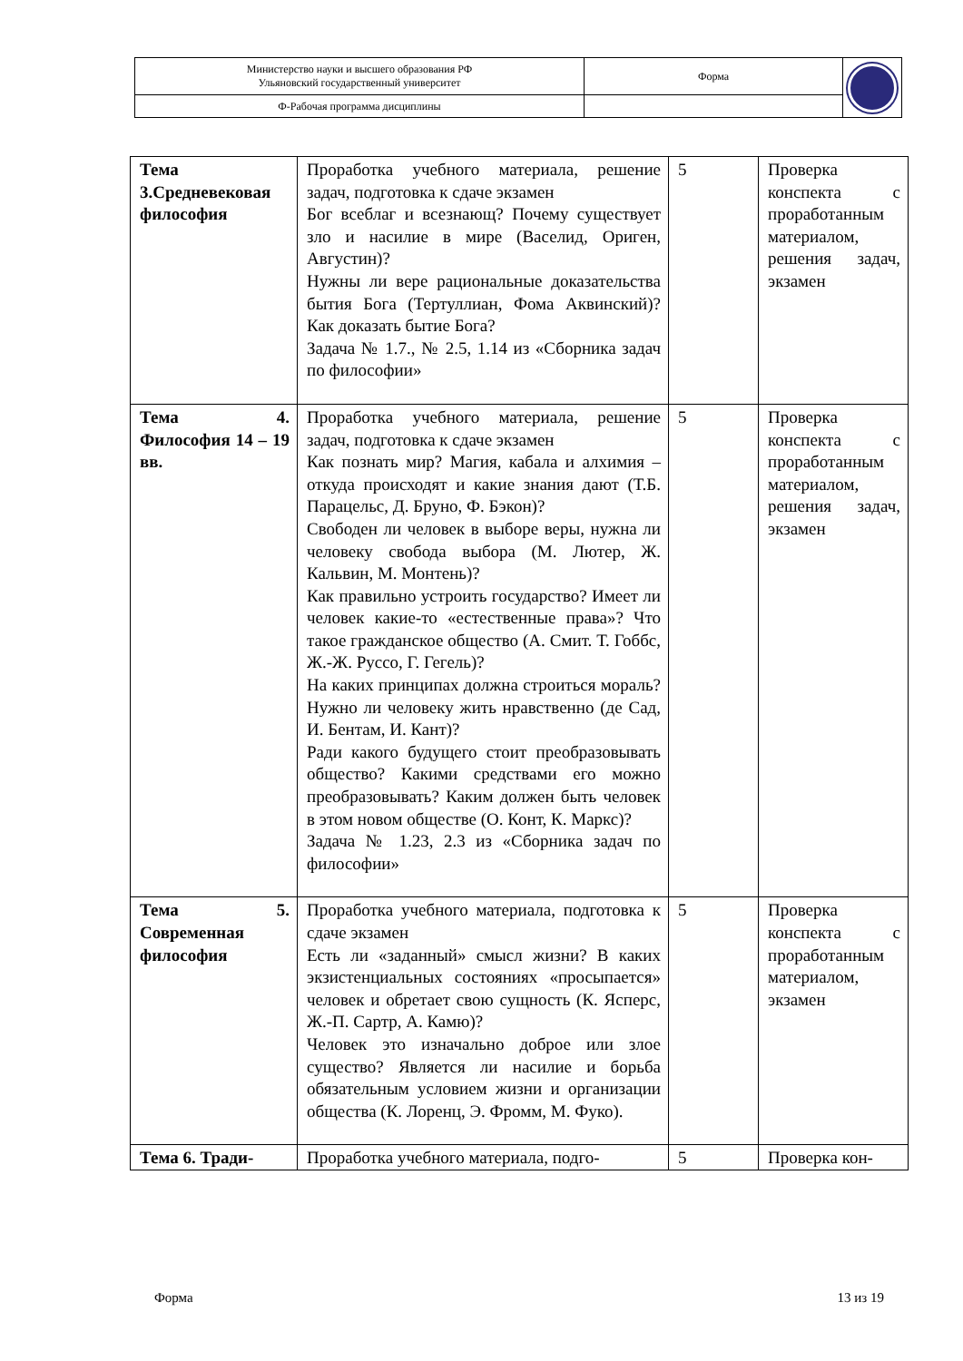| Министерство науки и высшего образования РФ Ульяновский государственный университет | Форма | |
| Ф-Рабочая программа дисциплины | | |
| Тема 3.Средневековая философия | Проработка учебного материала, решение задач, подготовка к сдаче экзамен Бог всеблаг и всезнающ? Почему существует зло и насилие в мире (Васелид, Ориген, Августин)? Нужны ли вере рациональные доказательства бытия Бога (Тертуллиан, Фома Аквинский)? Как доказать бытие Бога? Задача № 1.7., № 2.5, 1.14 из «Сборника задач по философии» | 5 | Проверка конспекта с проработанным материалом, решения задач, экзамен |
| Тема 4. Философия 14 – 19 вв. | Проработка учебного материала, решение задач, подготовка к сдаче экзамен Как познать мир? Магия, кабала и алхимия – откуда происходят и какие знания дают (Т.Б. Парацельс, Д. Бруно, Ф. Бэкон)? Свободен ли человек в выборе веры, нужна ли человеку свобода выбора (М. Лютер, Ж. Кальвин, М. Монтень)? Как правильно устроить государство? Имеет ли человек какие-то «естественные права»? Что такое гражданское общество (А. Смит. Т. Гоббс, Ж.-Ж. Руссо, Г. Гегель)? На каких принципах должна строиться мораль? Нужно ли человеку жить нравственно (де Сад, И. Бентам, И. Кант)? Ради какого будущего стоит преобразовывать общество? Какими средствами его можно преобразовывать? Каким должен быть человек в этом новом обществе (О. Конт, К. Маркс)? Задача № 1.23, 2.3 из «Сборника задач по философии» | 5 | Проверка конспекта с проработанным материалом, решения задач, экзамен |
| Тема 5. Современная философия | Проработка учебного материала, подготовка к сдаче экзамен Есть ли «заданный» смысл жизни? В каких экзистенциальных состояниях «просыпается» человек и обретает свою сущность (К. Ясперс, Ж.-П. Сартр, А. Камю)? Человек это изначально доброе или злое существо? Является ли насилие и борьба обязательным условием жизни и организации общества (К. Лоренц, Э. Фромм, М. Фуко). | 5 | Проверка конспекта с проработанным материалом, экзамен |
| Тема 6. Тради- | Проработка учебного материала, подго- | 5 | Проверка кон- |
Форма 13 из 19